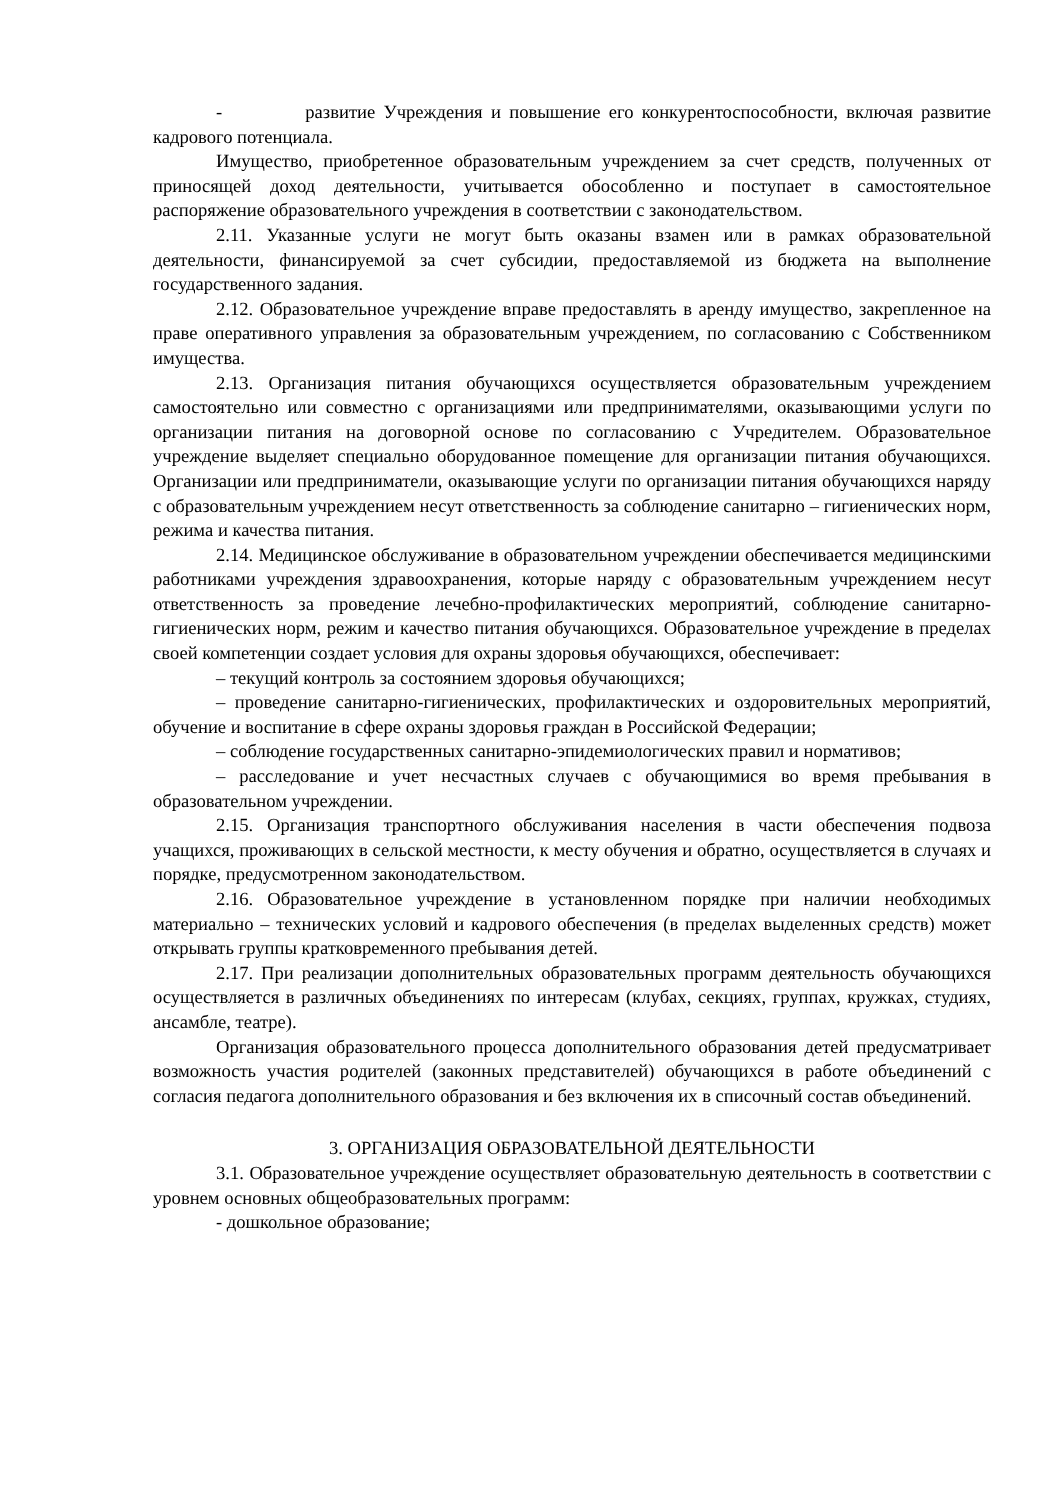- развитие Учреждения и повышение его конкурентоспособности, включая развитие кадрового потенциала.
Имущество, приобретенное образовательным учреждением за счет средств, полученных от приносящей доход деятельности, учитывается обособленно и поступает в самостоятельное распоряжение образовательного учреждения в соответствии с законодательством.
2.11. Указанные услуги не могут быть оказаны взамен или в рамках образовательной деятельности, финансируемой за счет субсидии, предоставляемой из бюджета на выполнение государственного задания.
2.12. Образовательное учреждение вправе предоставлять в аренду имущество, закрепленное на праве оперативного управления за образовательным учреждением, по согласованию с Собственником имущества.
2.13. Организация питания обучающихся осуществляется образовательным учреждением самостоятельно или совместно с организациями или предпринимателями, оказывающими услуги по организации питания на договорной основе по согласованию с Учредителем. Образовательное учреждение выделяет специально оборудованное помещение для организации питания обучающихся. Организации или предприниматели, оказывающие услуги по организации питания обучающихся наряду с образовательным учреждением несут ответственность за соблюдение санитарно – гигиенических норм, режима и качества питания.
2.14. Медицинское обслуживание в образовательном учреждении обеспечивается медицинскими работниками учреждения здравоохранения, которые наряду с образовательным учреждением несут ответственность за проведение лечебно-профилактических мероприятий, соблюдение санитарно-гигиенических норм, режим и качество питания обучающихся. Образовательное учреждение в пределах своей компетенции создает условия для охраны здоровья обучающихся, обеспечивает:
– текущий контроль за состоянием здоровья обучающихся;
– проведение санитарно-гигиенических, профилактических и оздоровительных мероприятий, обучение и воспитание в сфере охраны здоровья граждан в Российской Федерации;
– соблюдение государственных санитарно-эпидемиологических правил и нормативов;
– расследование и учет несчастных случаев с обучающимися во время пребывания в образовательном учреждении.
2.15. Организация транспортного обслуживания населения в части обеспечения подвоза учащихся, проживающих в сельской местности, к месту обучения и обратно, осуществляется в случаях и порядке, предусмотренном законодательством.
2.16. Образовательное учреждение в установленном порядке при наличии необходимых материально – технических условий и кадрового обеспечения (в пределах выделенных средств) может открывать группы кратковременного пребывания детей.
2.17. При реализации дополнительных образовательных программ деятельность обучающихся осуществляется в различных объединениях по интересам (клубах, секциях, группах, кружках, студиях, ансамбле, театре).
Организация образовательного процесса дополнительного образования детей предусматривает возможность участия родителей (законных представителей) обучающихся в работе объединений с согласия педагога дополнительного образования и без включения их в списочный состав объединений.
3. ОРГАНИЗАЦИЯ ОБРАЗОВАТЕЛЬНОЙ ДЕЯТЕЛЬНОСТИ
3.1. Образовательное учреждение осуществляет образовательную деятельность в соответствии с уровнем основных общеобразовательных программ:
- дошкольное образование;